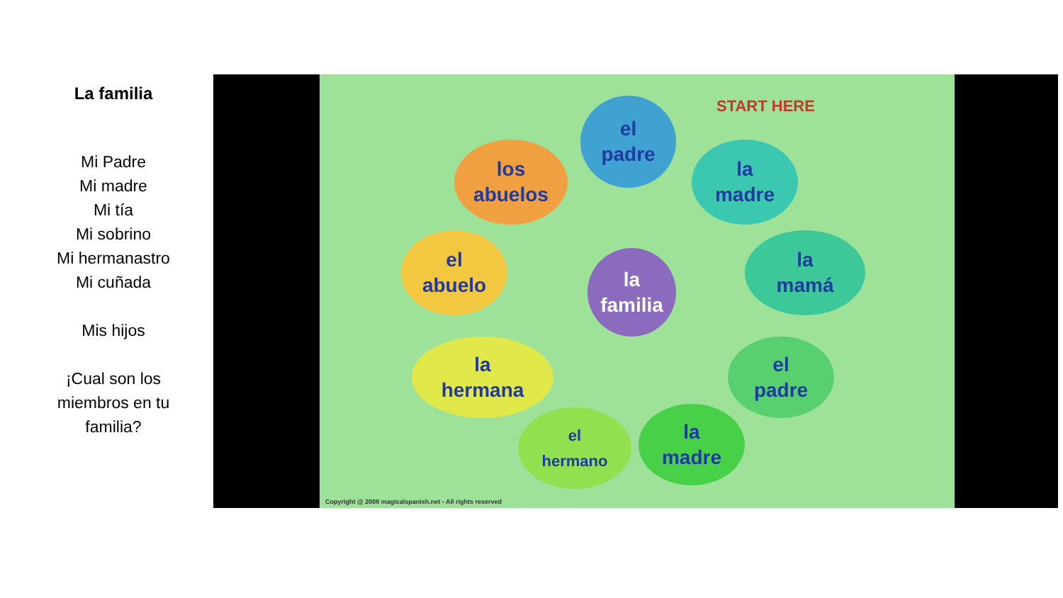La familia
Mi Padre
Mi madre
Mi tía
Mi sobrino
Mi hermanastro
Mi cuñada
Mis hijos
¡Cual son los miembros en tu familia?
START HERE
el
padre
los
abuelos
la
madre
el
abuelo
la
mamá
la
familia
la
hermana
el
padre
el
hermano
la
madre
Copyright @ 2008 magicalspanish.net - All rights reserved